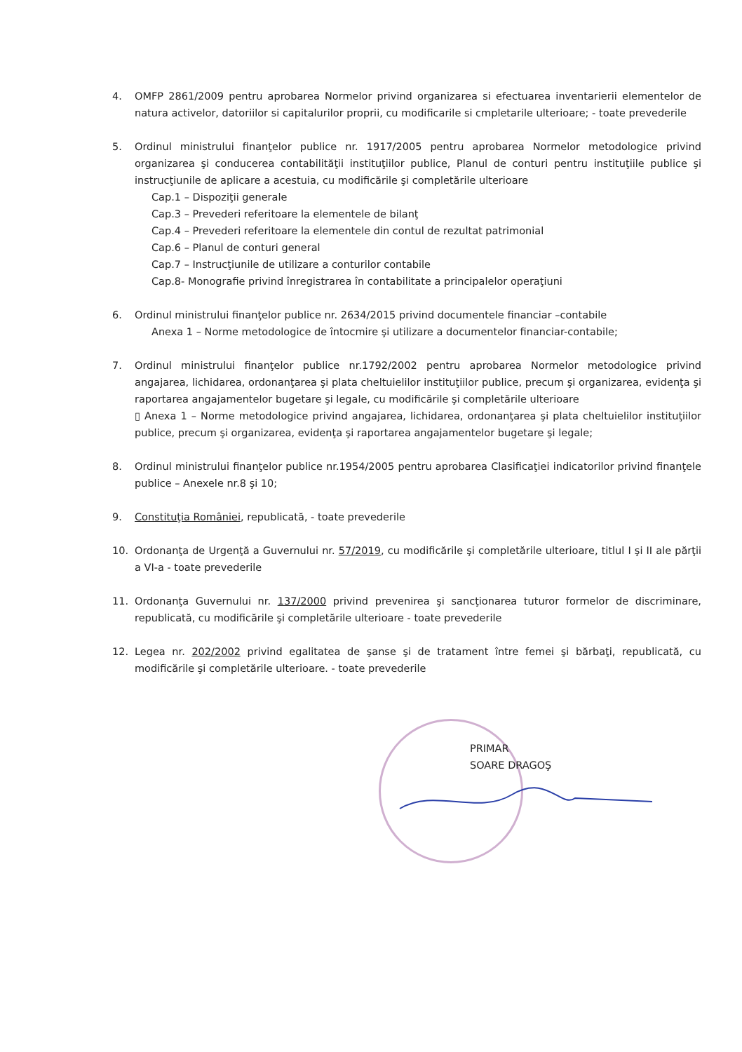4. OMFP 2861/2009 pentru aprobarea Normelor privind organizarea si efectuarea inventarierii elementelor de natura activelor, datoriilor si capitalurilor proprii, cu modificarile si cmpletarile ulterioare; - toate prevederile
5. Ordinul ministrului finanţelor publice nr. 1917/2005 pentru aprobarea Normelor metodologice privind organizarea şi conducerea contabilităţii instituţiilor publice, Planul de conturi pentru instituţiile publice şi instrucţiunile de aplicare a acestuia, cu modificările şi completările ulterioare
Cap.1 – Dispoziţii generale
Cap.3 – Prevederi referitoare la elementele de bilanţ
Cap.4 – Prevederi referitoare la elementele din contul de rezultat patrimonial
Cap.6 – Planul de conturi general
Cap.7 – Instrucţiunile de utilizare a conturilor contabile
Cap.8- Monografie privind înregistrarea în contabilitate a principalelor operaţiuni
6. Ordinul ministrului finanţelor publice nr. 2634/2015 privind documentele financiar –contabile
Anexa 1 – Norme metodologice de întocmire şi utilizare a documentelor financiar-contabile;
7. Ordinul ministrului finanţelor publice nr.1792/2002 pentru aprobarea Normelor metodologice privind angajarea, lichidarea, ordonanţarea şi plata cheltuielilor instituţiilor publice, precum şi organizarea, evidenţa şi raportarea angajamentelor bugetare şi legale, cu modificările şi completările ulterioare
▯ Anexa 1 – Norme metodologice privind angajarea, lichidarea, ordonanţarea şi plata cheltuielilor instituţiilor publice, precum şi organizarea, evidenţa şi raportarea angajamentelor bugetare şi legale;
8. Ordinul ministrului finanţelor publice nr.1954/2005 pentru aprobarea Clasificaţiei indicatorilor privind finanţele publice – Anexele nr.8 şi 10;
9. Constituţia României, republicată, - toate prevederile
10. Ordonanţa de Urgenţă a Guvernului nr. 57/2019, cu modificările şi completările ulterioare, titlul I şi II ale părţii a VI-a - toate prevederile
11. Ordonanţa Guvernului nr. 137/2000 privind prevenirea şi sancţionarea tuturor formelor de discriminare, republicată, cu modificările şi completările ulterioare - toate prevederile
12. Legea nr. 202/2002 privind egalitatea de şanse şi de tratament între femei şi bărbaţi, republicată, cu modificările şi completările ulterioare. - toate prevederile
PRIMAR
SOARE DRAGOŞ